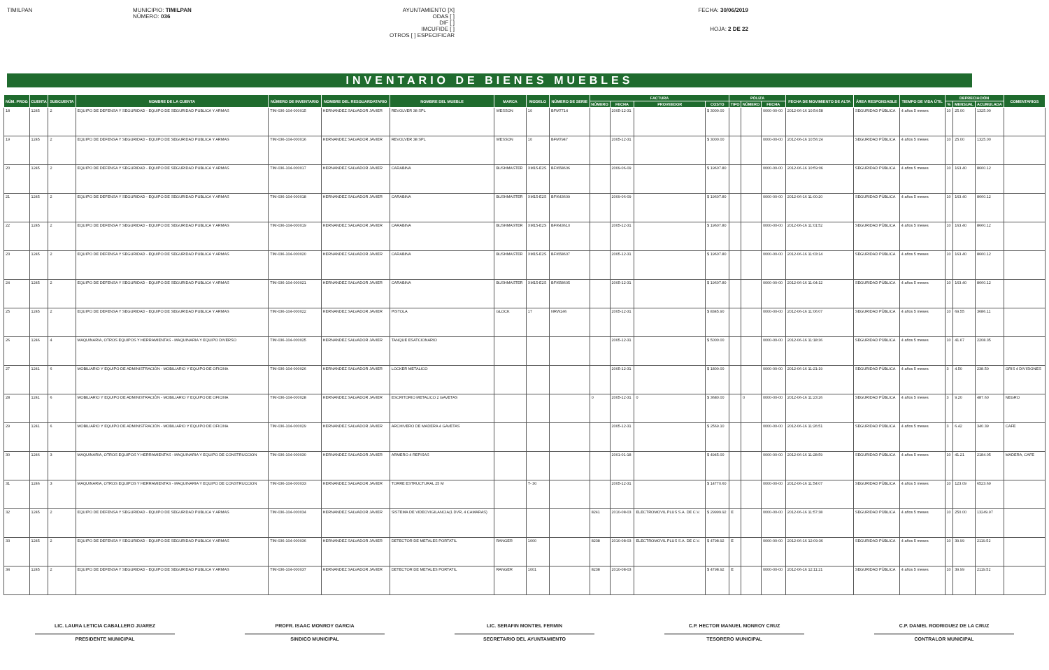TIMILPAN MUNICIPIO: TIMILPAN
NÚMERO: 036
AYUNTAMIENTO [X]
ODAS [ ]
DIF [ ]
IMCUFIDE [ ]
OTROS [ ] ESPECIFICAR
FECHA: 30/06/2019
HOJA: 2 DE 22
INVENTARIO DE BIENES MUEBLES
| NÚM. PROG | CUENTA | SUBCUENTA | NOMBRE DE LA CUENTA | NÚMERO DE INVENTARIO | NOMBRE DEL RESGUARDATARIO | NOMBRE DEL MUEBLE | MARCA | MODELO | NÚMERO DE SERIE | FACTURA | | | | PÓLIZA | | | FECHA DE MOVIMIENTO DE ALTA | ÁREA RESPONSABLE | TIEMPO DE VIDA ÚTIL | DEPRECIACIÓN | | | COMENTARIOS |
| --- | --- | --- | --- | --- | --- | --- | --- | --- | --- | --- | --- | --- | --- | --- | --- | --- | --- | --- | --- | --- | --- | --- | --- |
| | | | | | | | | | | NÚMERO | FECHA | PROVEEDOR | COSTO | TIPO | NÚMERO | FECHA | | | | % | MENSUAL | ACUMULADA | |
| 18 | 1245 | 2 | EQUIPO DE DEFENSA Y SEGURIDAD - EQUIPO DE SEGURIDAD PUBLICA Y ARMAS | TIM-036-104-000015 | HERNANDEZ SALVADOR JAVIER | REVOLVER 38 SPL | WESSON | 10 | BFM7714 | | 2005-12-31 | | $ 3000.00 | | | 0000-00-00 | 2012-06-16 10:54:58 | SEGURIDAD PÚBLICA | 4 años 5 meses | 10 | 25.00 | 1325.00 | |
| 19 | 1245 | 2 | EQUIPO DE DEFENSA Y SEGURIDAD - EQUIPO DE SEGURIDAD PUBLICA Y ARMAS | TIM-036-104-000016 | HERNANDEZ SALVADOR JAVIER | REVOLVER 38 SPL | WESSON | 10 | BFM7947 | | 2005-12-31 | | $ 3000.00 | | | 0000-00-00 | 2012-06-16 10:56:24 | SEGURIDAD PÚBLICA | 4 años 5 meses | 10 | 25.00 | 1325.00 | |
| 20 | 1245 | 2 | EQUIPO DE DEFENSA Y SEGURIDAD - EQUIPO DE SEGURIDAD PUBLICA Y ARMAS | TIM-036-104-000017 | HERNANDEZ SALVADOR JAVIER | CARABINA | BUSHMASTER | XM15-E2S | BFI658606 | | 2009-06-09 | | $ 19607.80 | | | 0000-00-00 | 2012-06-16 10:59:06 | SEGURIDAD PÚBLICA | 4 años 5 meses | 10 | 163.40 | 8660.12 | |
| 21 | 1245 | 2 | EQUIPO DE DEFENSA Y SEGURIDAD - EQUIPO DE SEGURIDAD PUBLICA Y ARMAS | TIM-036-104-000018 | HERNANDEZ SALVADOR JAVIER | CARABINA | BUSHMASTER | XM15-E2S | BFI643609 | | 2009-06-09 | | $ 19607.80 | | | 0000-00-00 | 2012-06-16 11:00:20 | SEGURIDAD PÚBLICA | 4 años 5 meses | 10 | 163.40 | 8660.12 | |
| 22 | 1245 | 2 | EQUIPO DE DEFENSA Y SEGURIDAD - EQUIPO DE SEGURIDAD PUBLICA Y ARMAS | TIM-036-104-000019 | HERNANDEZ SALVADOR JAVIER | CARABINA | BUSHMASTER | XM15-E2S | BFI643610 | | 2005-12-31 | | $ 19607.80 | | | 0000-00-00 | 2012-06-16 11:01:52 | SEGURIDAD PÚBLICA | 4 años 5 meses | 10 | 163.40 | 8660.12 | |
| 23 | 1245 | 2 | EQUIPO DE DEFENSA Y SEGURIDAD - EQUIPO DE SEGURIDAD PUBLICA Y ARMAS | TIM-036-104-000020 | HERNANDEZ SALVADOR JAVIER | CARABINA | BUSHMASTER | XM15-E2S | BFI658607 | | 2005-12-31 | | $ 19607.80 | | | 0000-00-00 | 2012-06-16 11:03:14 | SEGURIDAD PÚBLICA | 4 años 5 meses | 10 | 163.40 | 8660.12 | |
| 24 | 1245 | 2 | EQUIPO DE DEFENSA Y SEGURIDAD - EQUIPO DE SEGURIDAD PUBLICA Y ARMAS | TIM-036-104-000021 | HERNANDEZ SALVADOR JAVIER | CARABINA | BUSHMASTER | XM15-E2S | BFI658605 | | 2005-12-31 | | $ 19607.80 | | | 0000-00-00 | 2012-06-16 11:04:12 | SEGURIDAD PÚBLICA | 4 años 5 meses | 10 | 163.40 | 8660.12 | |
| 25 | 1245 | 2 | EQUIPO DE DEFENSA Y SEGURIDAD - EQUIPO DE SEGURIDAD PUBLICA Y ARMAS | TIM-036-104-000022 | HERNANDEZ SALVADOR JAVIER | PISTOLA | GLOCK | 17 | NRW246 | | 2005-12-31 | | $ 8345.90 | | | 0000-00-00 | 2012-06-16 11:06:07 | SEGURIDAD PÚBLICA | 4 años 5 meses | 10 | 69.55 | 3686.11 | |
| 26 | 1246 | 4 | MAQUINARIA, OTROS EQUIPOS Y HERRAMIENTAS - MAQUINARIA Y EQUIPO DIVERSO | TIM-036-104-000025 | HERNANDEZ SALVADOR JAVIER | TANQUE ESATCIONARIO | | | | | 2005-12-31 | | $ 5000.00 | | | 0000-00-00 | 2012-06-16 11:18:36 | SEGURIDAD PÚBLICA | 4 años 5 meses | 10 | 41.67 | 2208.35 | |
| 27 | 1241 | 6 | MOBILIARIO Y EQUIPO DE ADMINISTRACIÓN - MOBILIARIO Y EQUIPO DE OFICINA | TIM-036-104-000026 | HERNANDEZ SALVADOR JAVIER | LOCKER METALICO | | | | | 2005-12-31 | | $ 1800.00 | | | 0000-00-00 | 2012-06-16 11:21:19 | SEGURIDAD PÚBLICA | 4 años 5 meses | 3 | 4.50 | 238.50 | GRIS 4 DIVISIONES |
| 28 | 1241 | 6 | MOBILIARIO Y EQUIPO DE ADMINISTRACIÓN - MOBILIARIO Y EQUIPO DE OFICINA | TIM-036-104-000028 | HERNANDEZ SALVADOR JAVIER | ESCRITORIO METALICO 2 GAVETAS | | | | 0 | 2005-12-31 | 0 | $ 3680.00 | | 0 | 0000-00-00 | 2012-06-16 11:23:26 | SEGURIDAD PÚBLICA | 4 años 5 meses | 3 | 9.20 | 487.60 | NEGRO |
| 29 | 1241 | 6 | MOBILIARIO Y EQUIPO DE ADMINISTRACIÓN - MOBILIARIO Y EQUIPO DE OFICINA | TIM-036-104-000029 | HERNANDEZ SALVADOR JAVIER | ARCHIVERO DE MADERA 4 GAVETAS | | | | | 2005-12-31 | | $ 2569.10 | | | 0000-00-00 | 2012-06-16 11:26:51 | SEGURIDAD PÚBLICA | 4 años 5 meses | 3 | 6.42 | 340.39 | CAFE |
| 30 | 1246 | 3 | MAQUINARIA, OTROS EQUIPOS Y HERRAMIENTAS - MAQUINARIA Y EQUIPO DE CONSTRUCCION | TIM-036-104-000030 | HERNANDEZ SALVADOR JAVIER | ARMERO 4 REPISAS | | | | | 2001-01-18 | | $ 4945.00 | | | 0000-00-00 | 2012-06-16 11:28:59 | SEGURIDAD PÚBLICA | 4 años 5 meses | 10 | 41.21 | 2184.05 | MADERA, CAFE |
| 31 | 1246 | 3 | MAQUINARIA, OTROS EQUIPOS Y HERRAMIENTAS - MAQUINARIA Y EQUIPO DE CONSTRUCCION | TIM-036-104-000033 | HERNANDEZ SALVADOR JAVIER | TORRE ESTRUCTURAL 25 M | | T- 30 | | | 2005-12-31 | | $ 14770.60 | | | 0000-00-00 | 2012-06-16 11:54:07 | SEGURIDAD PÚBLICA | 4 años 5 meses | 10 | 123.09 | 6523.69 | |
| 32 | 1245 | 2 | EQUIPO DE DEFENSA Y SEGURIDAD - EQUIPO DE SEGURIDAD PUBLICA Y ARMAS | TIM-036-104-000034 | HERNANDEZ SALVADOR JAVIER | SISTEMA DE VIDEOVIGILANCIA(1 DVR, 4 CAMARAS) | | | | 8241 | 2010-08-03 | ELECTROMOVIL PLUS S.A. DE C.V. | $ 29999.92 | E | | 0000-00-00 | 2012-06-16 11:57:38 | SEGURIDAD PÚBLICA | 4 años 5 meses | 10 | 250.00 | 13249.97 | |
| 33 | 1245 | 2 | EQUIPO DE DEFENSA Y SEGURIDAD - EQUIPO DE SEGURIDAD PUBLICA Y ARMAS | TIM-036-104-000036 | HERNANDEZ SALVADOR JAVIER | DETECTOR DE METALES PORTATIL | RANGER | 1000 | | 8238 | 2010-08-03 | ELECTROMOVIL PLUS S.A. DE C.V. | $ 4798.92 | E | | 0000-00-00 | 2012-06-16 12:09:36 | SEGURIDAD PÚBLICA | 4 años 5 meses | 10 | 39.99 | 2119.52 | |
| 34 | 1245 | 2 | EQUIPO DE DEFENSA Y SEGURIDAD - EQUIPO DE SEGURIDAD PUBLICA Y ARMAS | TIM-036-104-000037 | HERNANDEZ SALVADOR JAVIER | DETECTOR DE METALES PORTATIL | RANGER | 1001 | | 8238 | 2010-08-03 | | $ 4798.92 | E | | 0000-00-00 | 2012-06-16 12:11:21 | SEGURIDAD PÚBLICA | 4 años 5 meses | 10 | 39.99 | 2119.52 | |
LIC. LAURA LETICIA CABALLERO JUAREZ
PRESIDENTE MUNICIPAL
PROFR. ISAAC MONROY GARCIA
SINDICO MUNICIPAL
LIC. SERAFIN MONTIEL FERMIN
SECRETARIO DEL AYUNTAMIENTO
C.P. HECTOR MANUEL MONROY CRUZ
TESORERO MUNICIPAL
C.P. DANIEL RODRIGUEZ DE LA CRUZ
CONTRALOR MUNICIPAL